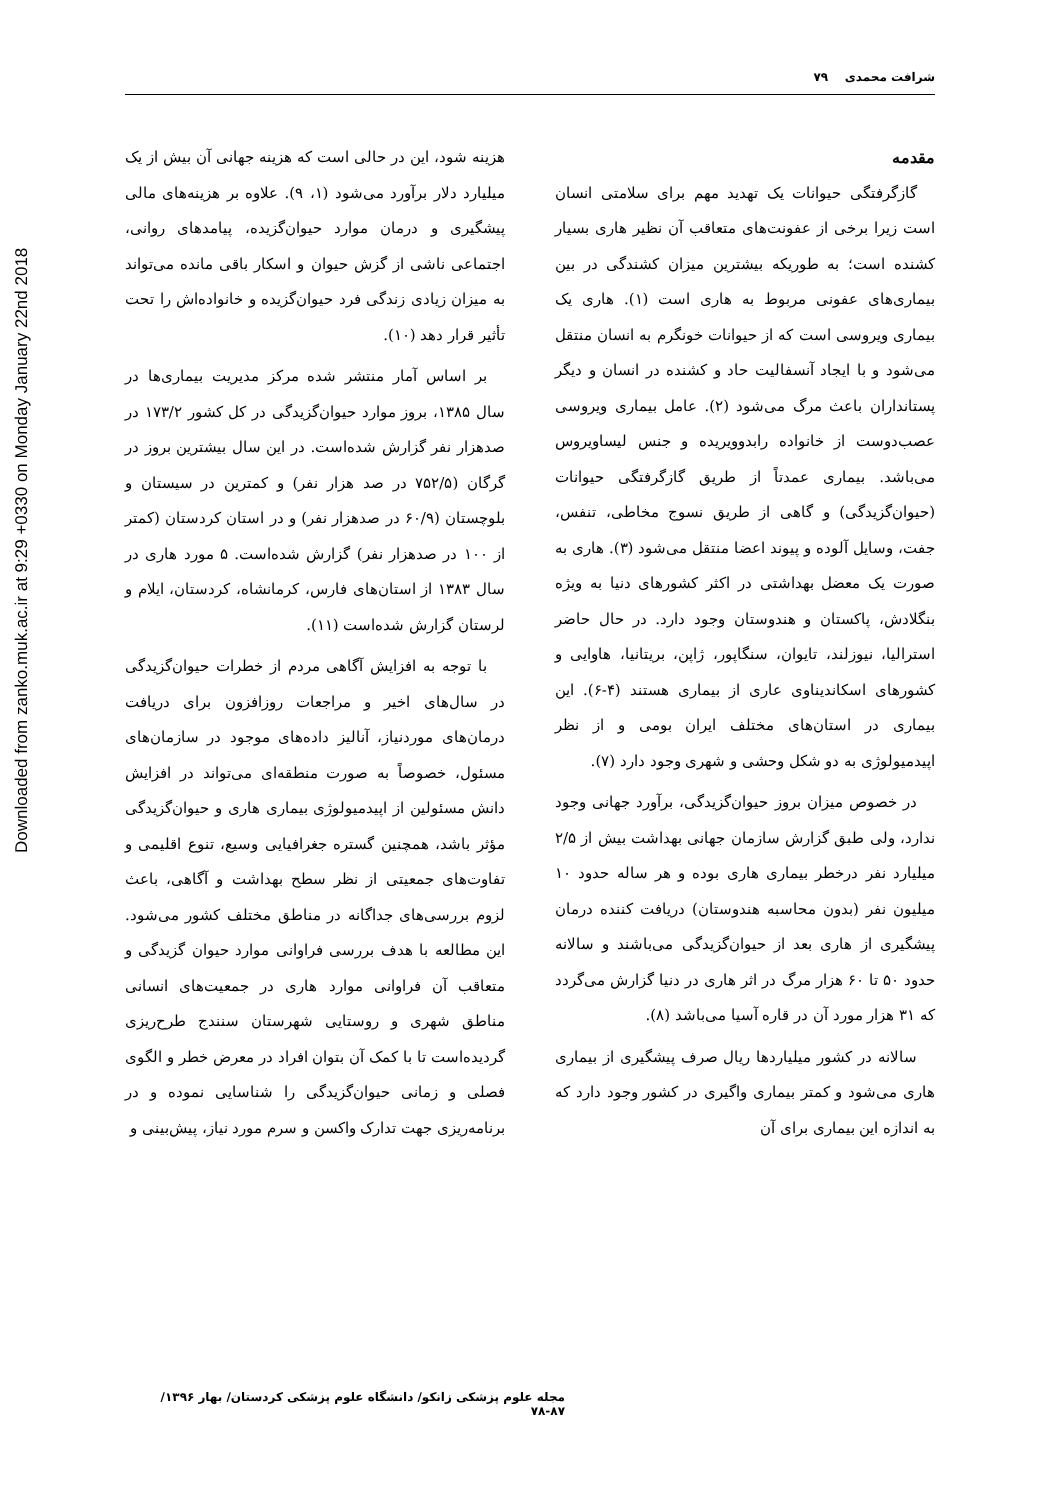Downloaded from zanko.muk.ac.ir at 9:29 +0330 on Monday January 22nd 2018
شرافت محمدی ۷۹
مقدمه
گازگرفتگی حیوانات یک تهدید مهم برای سلامتی انسان است زیرا برخی از عفونت‌های متعاقب آن نظیر هاری بسیار کشنده است؛ به طوریکه بیشترین میزان کشندگی در بین بیماری‌های عفونی مربوط به هاری است (۱). هاری یک بیماری ویروسی است که از حیوانات خونگرم به انسان منتقل می‌شود و با ایجاد آنسفالیت حاد و کشنده در انسان و دیگر پستانداران باعث مرگ می‌شود (۲). عامل بیماری ویروسی عصب‌دوست از خانواده رابدوویریده و جنس لیساویروس می‌باشد. بیماری عمدتاً از طریق گازگرفتگی حیوانات (حیوان‌گزیدگی) و گاهی از طریق نسوج مخاطی، تنفس، جفت، وسایل آلوده و پیوند اعضا منتقل می‌شود (۳). هاری به صورت یک معضل بهداشتی در اکثر کشورهای دنیا به ویژه بنگلادش، پاکستان و هندوستان وجود دارد. در حال حاضر استرالیا، نیوزلند، تایوان، سنگاپور، ژاپن، بریتانیا، هاوایی و کشورهای اسکاندیناوی عاری از بیماری هستند (۴-۶). این بیماری در استان‌های مختلف ایران بومی و از نظر اپیدمیولوژی به دو شکل وحشی و شهری وجود دارد (۷).
در خصوص میزان بروز حیوان‌گزیدگی، برآورد جهانی وجود ندارد، ولی طبق گزارش سازمان جهانی بهداشت بیش از ۲/۵ میلیارد نفر درخطر بیماری هاری بوده و هر ساله حدود ۱۰ میلیون نفر (بدون محاسبه هندوستان) دریافت کننده درمان پیشگیری از هاری بعد از حیوان‌گزیدگی می‌باشند و سالانه حدود ۵۰ تا ۶۰ هزار مرگ در اثر هاری در دنیا گزارش می‌گردد که ۳۱ هزار مورد آن در قاره آسیا می‌باشد (۸).
سالانه در کشور میلیاردها ریال صرف پیشگیری از بیماری هاری می‌شود و کمتر بیماری واگیری در کشور وجود دارد که به اندازه این بیماری برای آن
هزینه شود، این در حالی است که هزینه جهانی آن بیش از یک میلیارد دلار برآورد می‌شود (۱، ۹). علاوه بر هزینه‌های مالی پیشگیری و درمان موارد حیوان‌گزیده، پیامدهای روانی، اجتماعی ناشی از گزش حیوان و اسکار باقی مانده می‌تواند به میزان زیادی زندگی فرد حیوان‌گزیده و خانواده‌اش را تحت تأثیر قرار دهد (۱۰).
بر اساس آمار منتشر شده مرکز مدیریت بیماری‌ها در سال ۱۳۸۵، بروز موارد حیوان‌گزیدگی در کل کشور ۱۷۳/۲ در صدهزار نفر گزارش شده‌است. در این سال بیشترین بروز در گرگان (۷۵۲/۵ در صد هزار نفر) و کمترین در سیستان و بلوچستان (۶۰/۹ در صدهزار نفر) و در استان کردستان (کمتر از ۱۰۰ در صدهزار نفر) گزارش شده‌است. ۵ مورد هاری در سال ۱۳۸۳ از استان‌های فارس، کرمانشاه، کردستان، ایلام و لرستان گزارش شده‌است (۱۱).
با توجه به افزایش آگاهی مردم از خطرات حیوان‌گزیدگی در سال‌های اخیر و مراجعات روزافزون برای دریافت درمان‌های موردنیاز، آنالیز داده‌های موجود در سازمان‌های مسئول، خصوصاً به صورت منطقه‌ای می‌تواند در افزایش دانش مسئولین از اپیدمیولوژی بیماری هاری و حیوان‌گزیدگی مؤثر باشد، همچنین گستره جغرافیایی وسیع، تنوع اقلیمی و تفاوت‌های جمعیتی از نظر سطح بهداشت و آگاهی، باعث لزوم بررسی‌های جداگانه در مناطق مختلف کشور می‌شود. این مطالعه با هدف بررسی فراوانی موارد حیوان گزیدگی و متعاقب آن فراوانی موارد هاری در جمعیت‌های انسانی مناطق شهری و روستایی شهرستان سنندج طرح‌ریزی گردیده‌است تا با کمک آن بتوان افراد در معرض خطر و الگوی فصلی و زمانی حیوان‌گزیدگی را شناسایی نموده و در برنامه‌ریزی جهت تدارک واکسن و سرم مورد نیاز، پیش‌بینی و
مجله علوم پزشکی زانکو/ دانشگاه علوم پزشکی کردستان/ بهار ۱۳۹۶/ ۸۷-۷۸